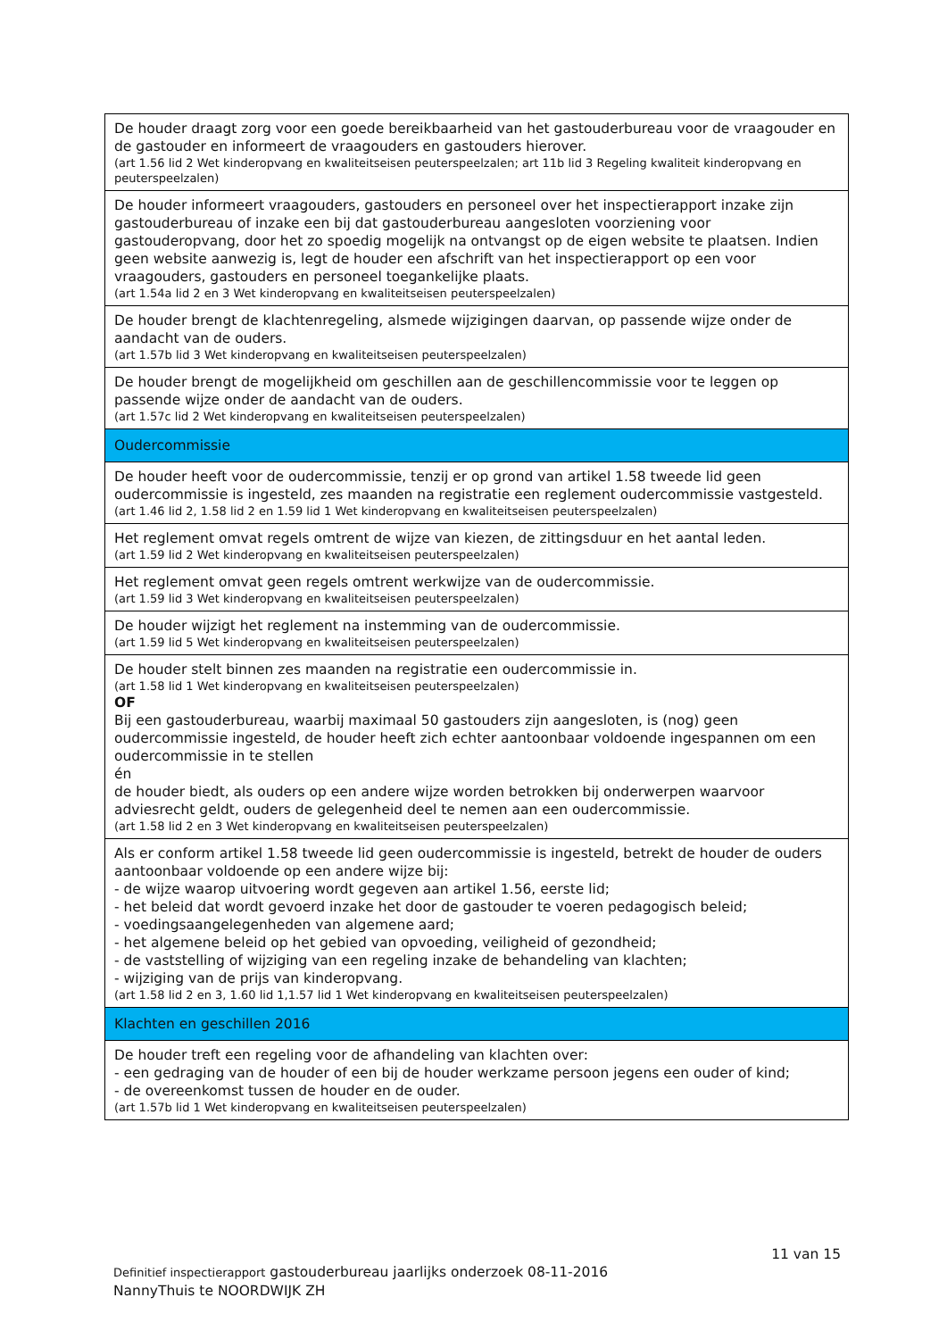| De houder draagt zorg voor een goede bereikbaarheid van het gastouderbureau voor de vraagouder en de gastouder en informeert de vraagouders en gastouders hierover. (art 1.56 lid 2 Wet kinderopvang en kwaliteitseisen peuterspeelzalen; art 11b lid 3 Regeling kwaliteit kinderopvang en peuterspeelzalen) |
| De houder informeert vraagouders, gastouders en personeel over het inspectierapport inzake zijn gastouderbureau of inzake een bij dat gastouderbureau aangesloten voorziening voor gastouderopvang, door het zo spoedig mogelijk na ontvangst op de eigen website te plaatsen. Indien geen website aanwezig is, legt de houder een afschrift van het inspectierapport op een voor vraagouders, gastouders en personeel toegankelijke plaats. (art 1.54a lid 2 en 3 Wet kinderopvang en kwaliteitseisen peuterspeelzalen) |
| De houder brengt de klachtenregeling, alsmede wijzigingen daarvan, op passende wijze onder de aandacht van de ouders. (art 1.57b lid 3 Wet kinderopvang en kwaliteitseisen peuterspeelzalen) |
| De houder brengt de mogelijkheid om geschillen aan de geschillencommissie voor te leggen op passende wijze onder de aandacht van de ouders. (art 1.57c lid 2 Wet kinderopvang en kwaliteitseisen peuterspeelzalen) |
| Oudercommissie |
| De houder heeft voor de oudercommissie, tenzij er op grond van artikel 1.58 tweede lid geen oudercommissie is ingesteld, zes maanden na registratie een reglement oudercommissie vastgesteld. (art 1.46 lid 2, 1.58 lid 2 en 1.59 lid 1 Wet kinderopvang en kwaliteitseisen peuterspeelzalen) |
| Het reglement omvat regels omtrent de wijze van kiezen, de zittingsduur en het aantal leden. (art 1.59 lid 2 Wet kinderopvang en kwaliteitseisen peuterspeelzalen) |
| Het reglement omvat geen regels omtrent werkwijze van de oudercommissie. (art 1.59 lid 3 Wet kinderopvang en kwaliteitseisen peuterspeelzalen) |
| De houder wijzigt het reglement na instemming van de oudercommissie. (art 1.59 lid 5 Wet kinderopvang en kwaliteitseisen peuterspeelzalen) |
| De houder stelt binnen zes maanden na registratie een oudercommissie in. (art 1.58 lid 1 Wet kinderopvang en kwaliteitseisen peuterspeelzalen) OF Bij een gastouderbureau, waarbij maximaal 50 gastouders zijn aangesloten, is (nog) geen oudercommissie ingesteld, de houder heeft zich echter aantoonbaar voldoende ingespannen om een oudercommissie in te stellen én de houder biedt, als ouders op een andere wijze worden betrokken bij onderwerpen waarvoor adviesrecht geldt, ouders de gelegenheid deel te nemen aan een oudercommissie. (art 1.58 lid 2 en 3 Wet kinderopvang en kwaliteitseisen peuterspeelzalen) |
| Als er conform artikel 1.58 tweede lid geen oudercommissie is ingesteld, betrekt de houder de ouders aantoonbaar voldoende op een andere wijze bij: - de wijze waarop uitvoering wordt gegeven aan artikel 1.56, eerste lid; - het beleid dat wordt gevoerd inzake het door de gastouder te voeren pedagogisch beleid; - voedingsaangelegenheden van algemene aard; - het algemene beleid op het gebied van opvoeding, veiligheid of gezondheid; - de vaststelling of wijziging van een regeling inzake de behandeling van klachten; - wijziging van de prijs van kinderopvang. (art 1.58 lid 2 en 3, 1.60 lid 1,1.57 lid 1 Wet kinderopvang en kwaliteitseisen peuterspeelzalen) |
| Klachten en geschillen 2016 |
| De houder treft een regeling voor de afhandeling van klachten over: - een gedraging van de houder of een bij de houder werkzame persoon jegens een ouder of kind; - de overeenkomst tussen de houder en de ouder. (art 1.57b lid 1 Wet kinderopvang en kwaliteitseisen peuterspeelzalen) |
11 van 15
Definitief inspectierapport gastouderbureau jaarlijks onderzoek 08-11-2016
NannyThuis te NOORDWIJK ZH